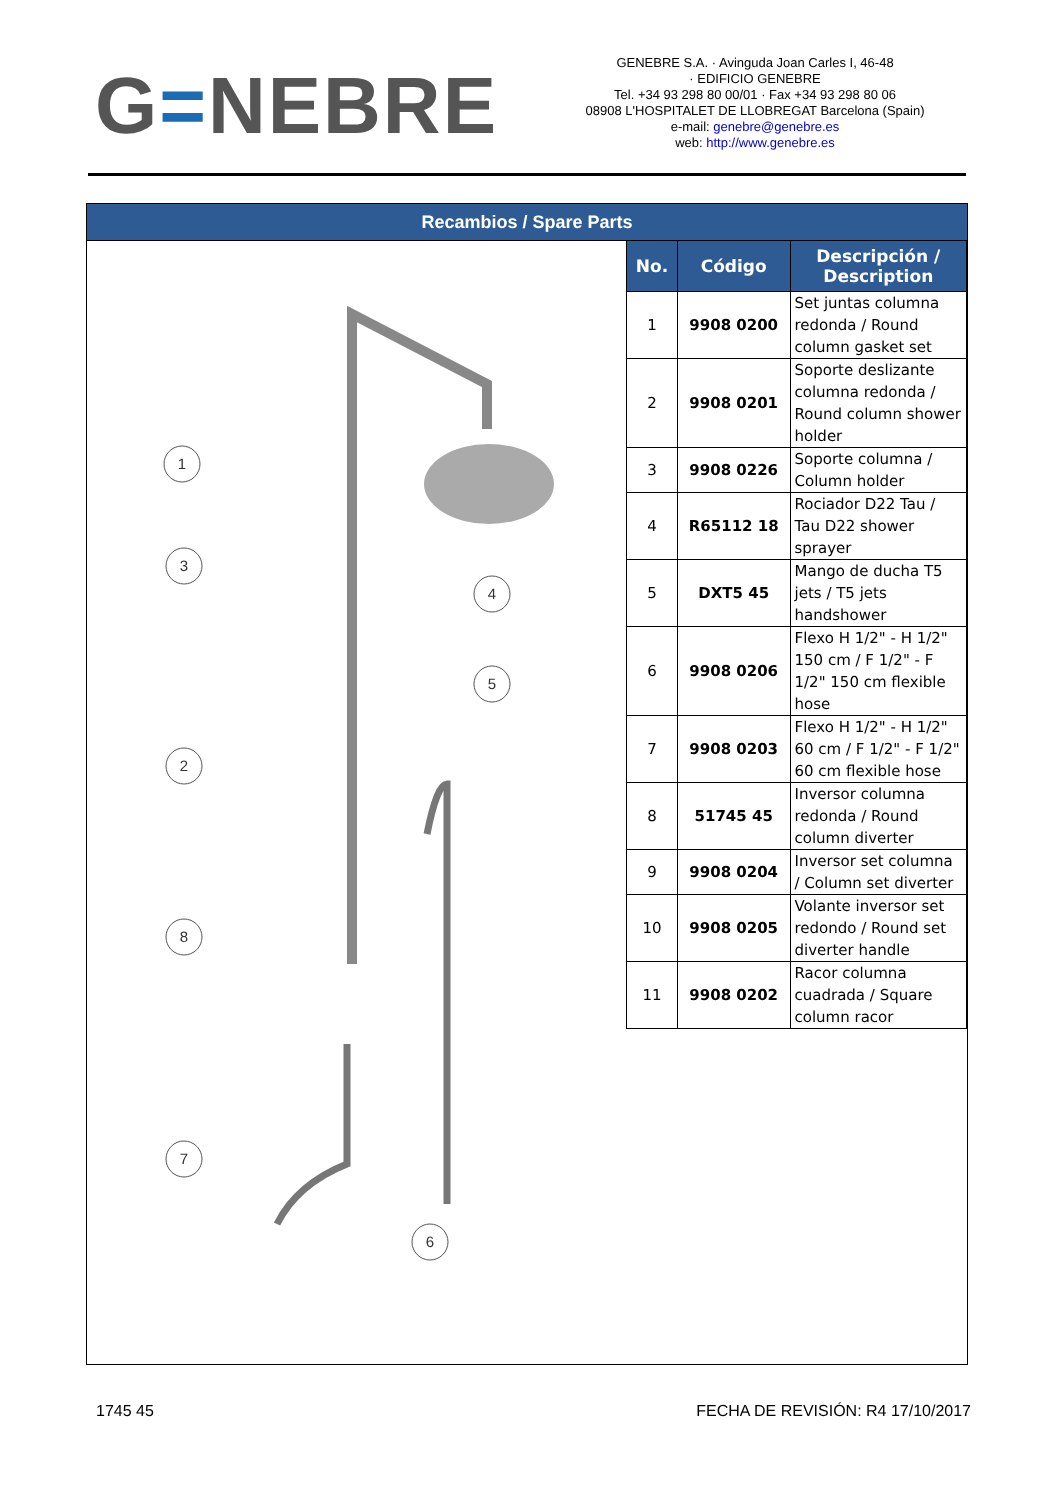G=NEBRE
GENEBRE S.A. · Avinguda Joan Carles I, 46-48
· EDIFICIO GENEBRE
Tel. +34 93 298 80 00/01 · Fax +34 93 298 80 06
08908 L'HOSPITALET DE LLOBREGAT Barcelona (Spain)
e-mail: genebre@genebre.es
web: http://www.genebre.es
Recambios / Spare Parts
1
3
2
8
7
6
4
5
| No. | Código | Descripción / Description |
| --- | --- | --- |
| 1 | 9908 0200 | Set juntas columna redonda / Round column gasket set |
| 2 | 9908 0201 | Soporte deslizante columna redonda / Round column shower holder |
| 3 | 9908 0226 | Soporte columna / Column holder |
| 4 | R65112 18 | Rociador D22 Tau / Tau D22 shower sprayer |
| 5 | DXT5 45 | Mango de ducha T5 jets / T5 jets handshower |
| 6 | 9908 0206 | Flexo H 1/2" - H 1/2" 150 cm / F 1/2" - F 1/2" 150 cm flexible hose |
| 7 | 9908 0203 | Flexo H 1/2" - H 1/2" 60 cm / F 1/2" - F 1/2" 60 cm flexible hose |
| 8 | 51745 45 | Inversor columna redonda / Round column diverter |
| 9 | 9908 0204 | Inversor set columna / Column set diverter |
| 10 | 9908 0205 | Volante inversor set redondo / Round set diverter handle |
| 11 | 9908 0202 | Racor columna cuadrada / Square column racor |
1745 45
FECHA DE REVISIÓN: R4 17/10/2017